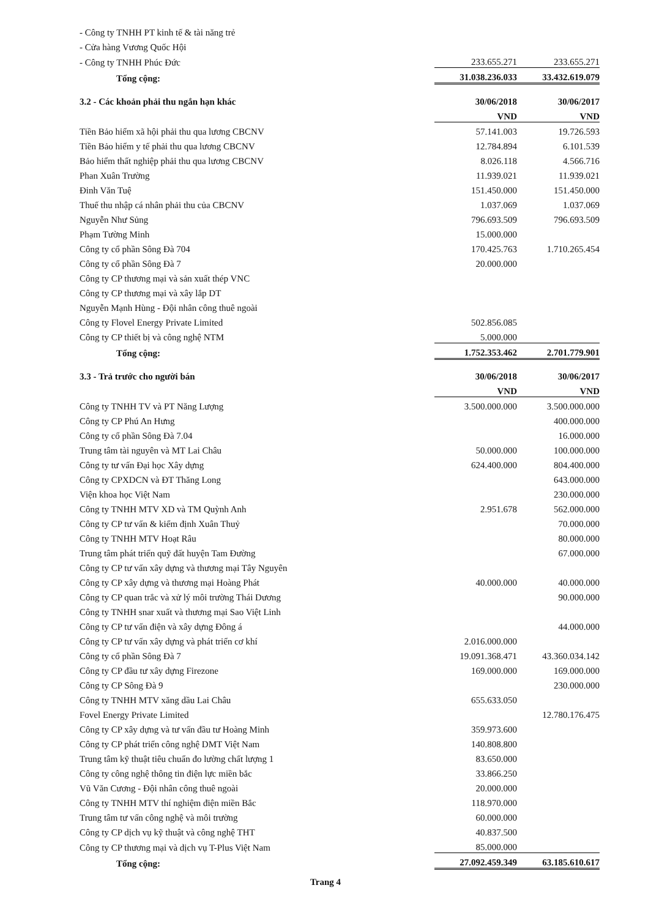| - Công ty TNHH PT kinh tế & tài năng trẻ | | |
| - Cửa hàng Vương Quốc Hội | | |
| - Công ty TNHH Phúc Đức | 233.655.271 | 233.655.271 |
| Tổng cộng: | 31.038.236.033 | 33.432.619.079 |
| 3.2 - Các khoản phải thu ngắn hạn khác | 30/06/2018 | 30/06/2017 |
| | VND | VND |
| Tiền Bảo hiểm xã hội phải thu qua lương CBCNV | 57.141.003 | 19.726.593 |
| Tiền Bảo hiểm y tế phải thu qua lương CBCNV | 12.784.894 | 6.101.539 |
| Bảo hiểm thất nghiệp phải thu qua lương CBCNV | 8.026.118 | 4.566.716 |
| Phan Xuân Trường | 11.939.021 | 11.939.021 |
| Đinh Văn Tuệ | 151.450.000 | 151.450.000 |
| Thuế thu nhập cá nhân phải thu của CBCNV | 1.037.069 | 1.037.069 |
| Nguyễn Như Sủng | 796.693.509 | 796.693.509 |
| Phạm Tường Minh | 15.000.000 | |
| Công ty cổ phần Sông Đà 704 | 170.425.763 | 1.710.265.454 |
| Công ty cổ phần Sông Đà 7 | 20.000.000 | |
| Công ty CP thương mại và sản xuất thép VNC | | |
| Công ty CP thương mại và xây lắp DT | | |
| Nguyễn Mạnh Hùng - Đội nhân công thuê ngoài | | |
| Công ty Flovel Energy Private Limited | 502.856.085 | |
| Công ty CP thiết bị và công nghệ NTM | 5.000.000 | |
| Tổng cộng: | 1.752.353.462 | 2.701.779.901 |
| 3.3 - Trả trước cho người bán | 30/06/2018 | 30/06/2017 |
| | VND | VND |
| Công ty TNHH TV và PT Năng Lượng | 3.500.000.000 | 3.500.000.000 |
| Công ty CP Phú An Hưng | | 400.000.000 |
| Công ty cổ phần Sông Đà 7.04 | | 16.000.000 |
| Trung tâm tài nguyên và MT Lai Châu | 50.000.000 | 100.000.000 |
| Công ty tư vấn Đại học Xây dựng | 624.400.000 | 804.400.000 |
| Công ty CPXDCN và ĐT Thăng Long | | 643.000.000 |
| Viện khoa học Việt Nam | | 230.000.000 |
| Công ty TNHH MTV XD và TM Quỳnh Anh | 2.951.678 | 562.000.000 |
| Công ty CP tư vấn & kiểm định Xuân Thuỷ | | 70.000.000 |
| Công ty TNHH MTV Hoạt Râu | | 80.000.000 |
| Trung tâm phát triển quỹ đất huyện Tam Đường | | 67.000.000 |
| Công ty CP tư vấn xây dựng và thương mại Tây Nguyên | | |
| Công ty CP xây dựng và thương mại Hoàng Phát | 40.000.000 | 40.000.000 |
| Công ty CP quan trắc và xử lý môi trường Thái Dương | | 90.000.000 |
| Công ty TNHH snar xuất và thương mại Sao Việt Linh | | |
| Công ty CP tư vấn điện và xây dựng Đông á | | 44.000.000 |
| Công ty CP tư vấn xây dựng và phát triển cơ khí | 2.016.000.000 | |
| Công ty cổ phần Sông Đà 7 | 19.091.368.471 | 43.360.034.142 |
| Công ty CP đầu tư xây dựng Firezone | 169.000.000 | 169.000.000 |
| Công ty CP Sông Đà 9 | | 230.000.000 |
| Công ty TNHH MTV xăng dầu Lai Châu | 655.633.050 | |
| Fovel Energy Private Limited | | 12.780.176.475 |
| Công ty CP xây dựng và tư vấn đầu tư Hoàng Minh | 359.973.600 | |
| Công ty CP phát triển công nghệ DMT Việt Nam | 140.808.800 | |
| Trung tâm kỹ thuật tiêu chuẩn đo lường chất lượng 1 | 83.650.000 | |
| Công ty công nghệ thông tin điện lực miền bắc | 33.866.250 | |
| Vũ Văn Cương - Đội nhân công thuê ngoài | 20.000.000 | |
| Công ty TNHH MTV thí nghiệm điện miền Bắc | 118.970.000 | |
| Trung tâm tư vấn công nghệ và môi trường | 60.000.000 | |
| Công ty CP dịch vụ kỹ thuật và công nghệ THT | 40.837.500 | |
| Công ty CP thương mại và dịch vụ T-Plus Việt Nam | 85.000.000 | |
| Tổng cộng: | 27.092.459.349 | 63.185.610.617 |
Trang 4